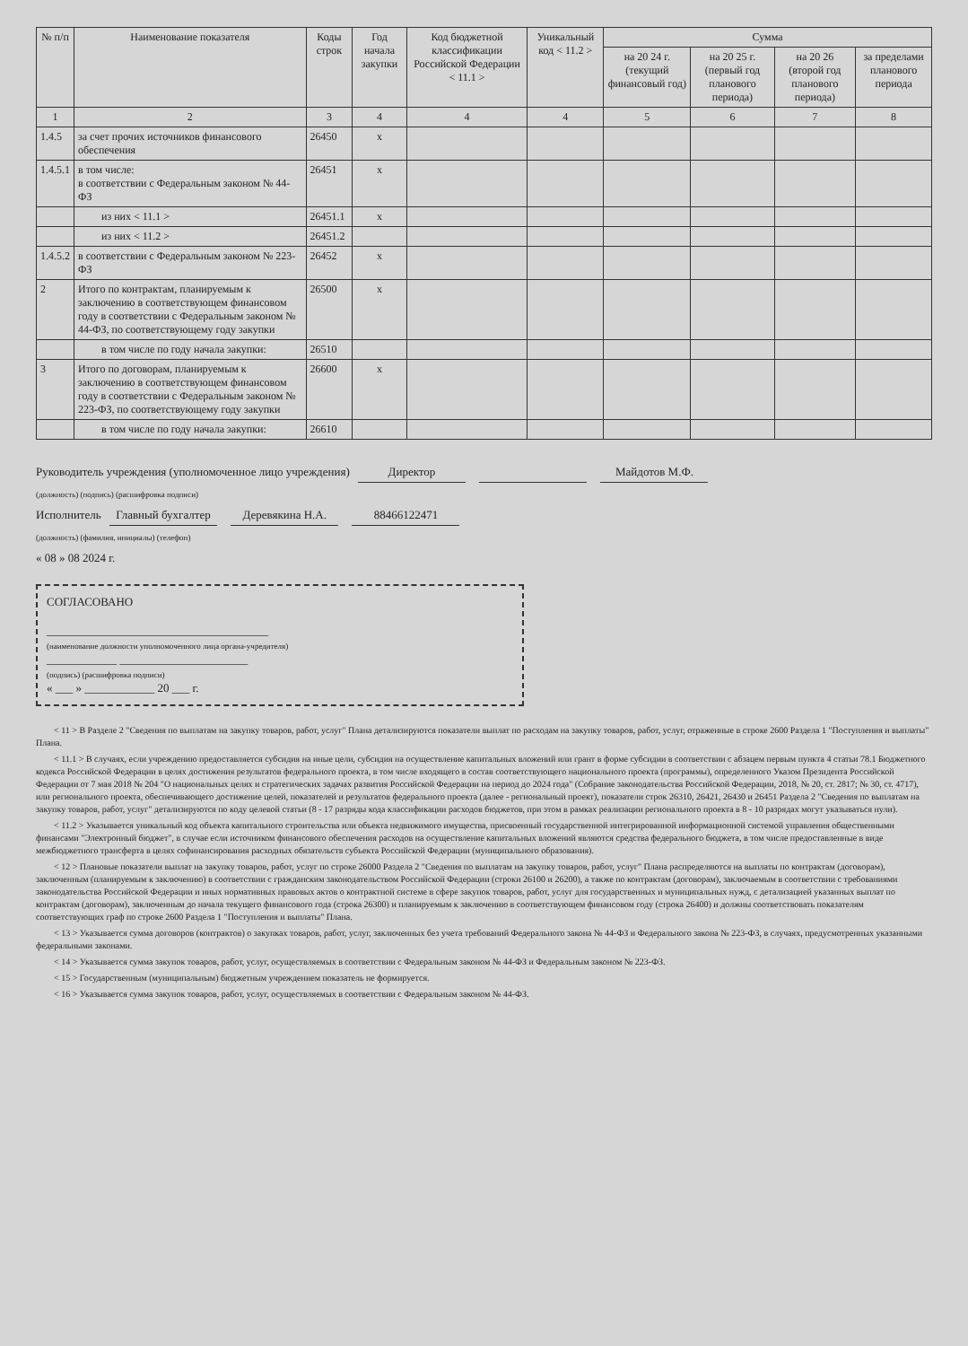| № п/п | Наименование показателя | Коды строк | Год начала закупки | Код бюджетной классификации Российской Федерации < 11.1 > | Уникальный код < 11.2 > | Сумма | | | |
| --- | --- | --- | --- | --- | --- | --- | --- | --- | --- |
| | | | | | | на 20 24 г. (текущий финансовый год) | на 20 25 г. (первый год планового периода) | на 20 26 (второй год планового периода) | за пределами планового периода |
| 1 | 2 | 3 | 4 | 4 | 4 | 5 | 6 | 7 | 8 |
| 1.4.5 | за счет прочих источников финансового обеспечения | 26450 | x | | | | | | |
| 1.4.5.1 | в том числе: в соответствии с Федеральным законом № 44-ФЗ | 26451 | x | | | | | | |
| | из них < 11.1 > | 26451.1 | x | | | | | | |
| | из них < 11.2 > | 26451.2 | | | | | | | |
| 1.4.5.2 | в соответствии с Федеральным законом № 223-ФЗ | 26452 | x | | | | | | |
| 2 | Итого по контрактам, планируемым к заключению в соответствующем финансовом году в соответствии с Федеральным законом № 44-ФЗ, по соответствующему году закупки | 26500 | x | | | | | | |
| | в том числе по году начала закупки: | 26510 | | | | | | | |
| 3 | Итого по договорам, планируемым к заключению в соответствующем финансовом году в соответствии с Федеральным законом № 223-ФЗ, по соответствующему году закупки | 26600 | x | | | | | | |
| | в том числе по году начала закупки: | 26610 | | | | | | | |
Руководитель учреждения (уполномоченное лицо учреждения) Директор Майдотов М.Ф.
(должность) (подпись) (расшифровка подписи)
Исполнитель Главный бухгалтер Деревякина Н.А. 88466122471
(должность) (фамилия, инициалы) (телефон)
« 08 » 08 2024 г.
СОГЛАСОВАНО
______________________________________
(наименование должности уполномоченного лица органа-учредителя)
____________ ______________________
(подпись) (расшифровка подписи)
« ___ » ____________ 20 ___ г.
< 11 > В Разделе 2 "Сведения по выплатам на закупку товаров, работ, услуг" Плана детализируются показатели выплат по расходам на закупку товаров, работ, услуг, отраженные в строке 2600 Раздела 1 "Поступления и выплаты" Плана.
< 11.1 > В случаях, если учреждению предоставляется субсидия на иные цели, субсидия на осуществление капитальных вложений или грант в форме субсидии в соответствии с абзацем первым пункта 4 статьи 78.1 Бюджетного кодекса Российской Федерации в целях достижения результатов федерального проекта, в том числе входящего в состав соответствующего национального проекта (программы), определенного Указом Президента Российской Федерации от 7 мая 2018 № 204 "О национальных целях и стратегических задачах развития Российской Федерации на период до 2024 года" (Собрание законодательства Российской Федерации, 2018, № 20, ст. 2817; № 30, ст. 4717), или регионального проекта, обеспечивающего достижение целей, показателей и результатов федерального проекта (далее - региональный проект), показатели строк 26310, 26421, 26430 и 26451 Раздела 2 "Сведения по выплатам на закупку товаров, работ, услуг" детализируются по коду целевой статьи (8 - 17 разряды кода классификации расходов бюджетов, при этом в рамках реализации регионального проекта в 8 - 10 разрядах могут указываться нули).
< 11.2 > Указывается уникальный код объекта капитального строительства или объекта недвижимого имущества, присвоенный государственной интегрированной информационной системой управления общественными финансами "Электронный бюджет", в случае если источником финансового обеспечения расходов на осуществление капитальных вложений являются средства федерального бюджета, в том числе предоставленные в виде межбюджетного трансферта в целях софинансирования расходных обязательств субъекта Российской Федерации (муниципального образования).
< 12 > Плановые показатели выплат на закупку товаров, работ, услуг по строке 26000 Раздела 2 "Сведения по выплатам на закупку товаров, работ, услуг" Плана распределяются на выплаты по контрактам (договорам), заключенным (планируемым к заключению) в соответствии с гражданским законодательством Российской Федерации (строки 26100 и 26200), а также по контрактам (договорам), заключаемым в соответствии с требованиями законодательства Российской Федерации и иных нормативных правовых актов о контрактной системе в сфере закупок товаров, работ, услуг для государственных и муниципальных нужд, с детализацией указанных выплат по контрактам (договорам), заключенным до начала текущего финансового года (строка 26300) и планируемым к заключению в соответствующем финансовом году (строка 26400) и должны соответствовать показателям соответствующих граф по строке 2600 Раздела 1 "Поступления и выплаты" Плана.
< 13 > Указывается сумма договоров (контрактов) о закупках товаров, работ, услуг, заключенных без учета требований Федерального закона № 44-ФЗ и Федерального закона № 223-ФЗ, в случаях, предусмотренных указанными федеральными законами.
< 14 > Указывается сумма закупок товаров, работ, услуг, осуществляемых в соответствии с Федеральным законом № 44-ФЗ и Федеральным законом № 223-ФЗ.
< 15 > Государственным (муниципальным) бюджетным учреждением показатель не формируется.
< 16 > Указывается сумма закупок товаров, работ, услуг, осуществляемых в соответствии с Федеральным законом № 44-ФЗ.